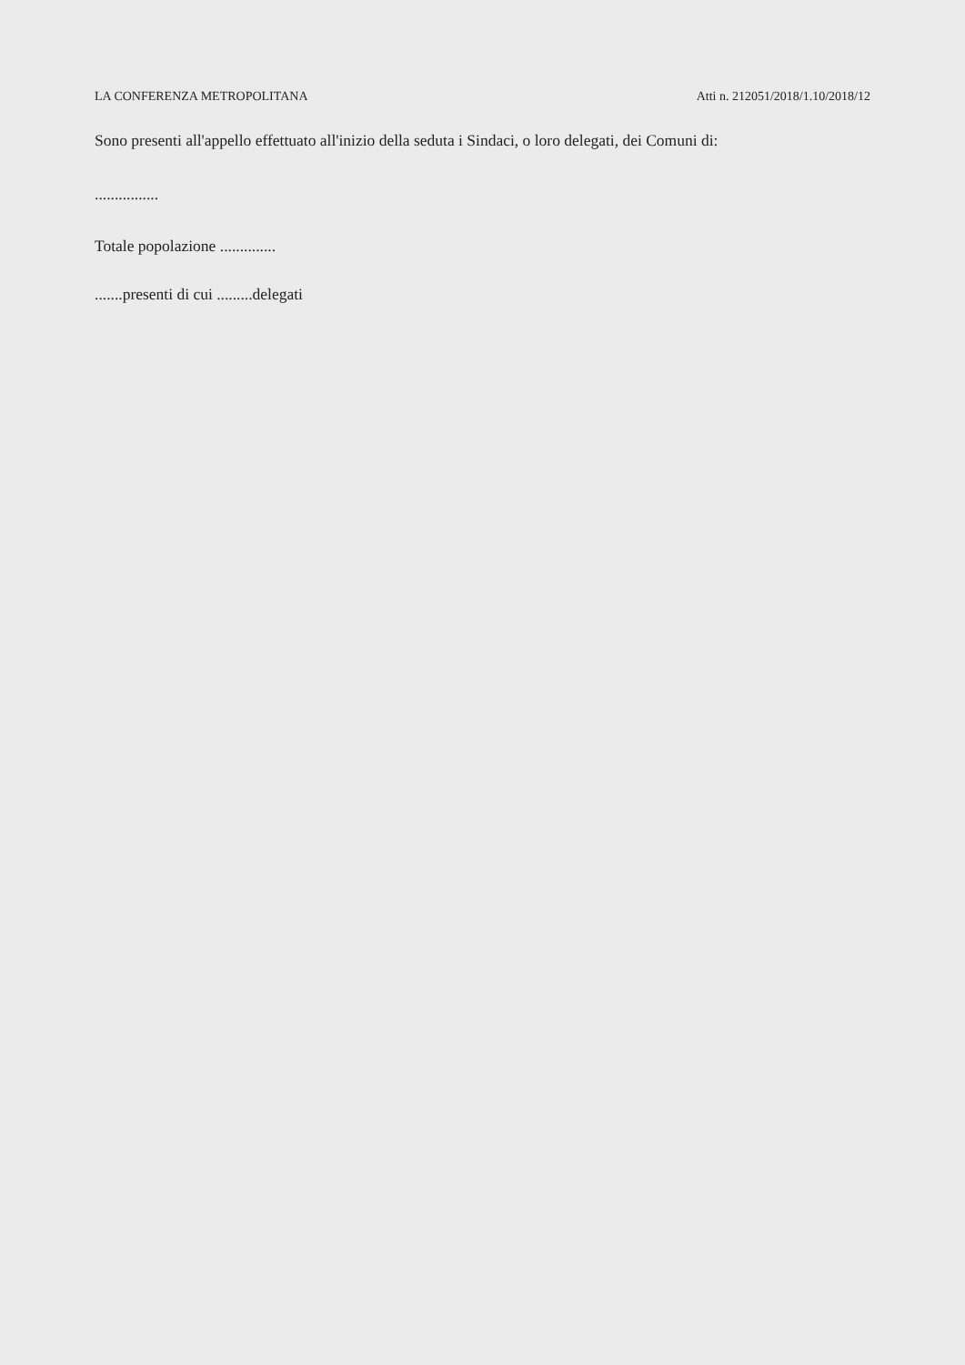LA CONFERENZA METROPOLITANA Atti n. 212051/2018/1.10/2018/12
Sono presenti all'appello effettuato all'inizio della seduta i Sindaci, o loro delegati, dei Comuni di:
................
Totale popolazione ..............
.......presenti di cui .........delegati